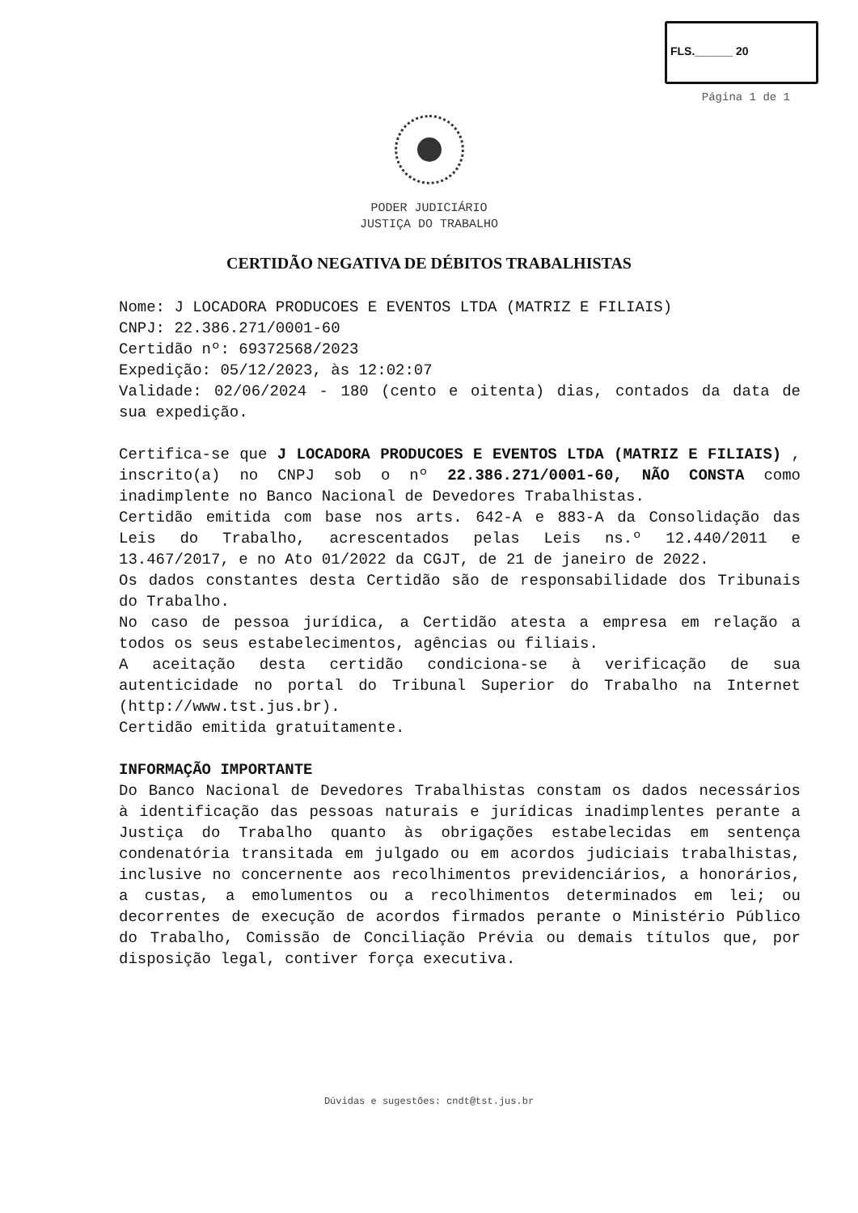FLS.______ 20
Página 1 de 1
PODER JUDICIÁRIO
JUSTIÇA DO TRABALHO
CERTIDÃO NEGATIVA DE DÉBITOS TRABALHISTAS
Nome: J LOCADORA PRODUCOES E EVENTOS LTDA (MATRIZ E FILIAIS)
CNPJ: 22.386.271/0001-60
Certidão nº: 69372568/2023
Expedição: 05/12/2023, às 12:02:07
Validade: 02/06/2024 - 180 (cento e oitenta) dias, contados da data de sua expedição.
Certifica-se que J LOCADORA PRODUCOES E EVENTOS LTDA (MATRIZ E FILIAIS) , inscrito(a) no CNPJ sob o nº 22.386.271/0001-60, NÃO CONSTA como inadimplente no Banco Nacional de Devedores Trabalhistas.
Certidão emitida com base nos arts. 642-A e 883-A da Consolidação das Leis do Trabalho, acrescentados pelas Leis ns.º 12.440/2011 e 13.467/2017, e no Ato 01/2022 da CGJT, de 21 de janeiro de 2022.
Os dados constantes desta Certidão são de responsabilidade dos Tribunais do Trabalho.
No caso de pessoa jurídica, a Certidão atesta a empresa em relação a todos os seus estabelecimentos, agências ou filiais.
A aceitação desta certidão condiciona-se à verificação de sua autenticidade no portal do Tribunal Superior do Trabalho na Internet (http://www.tst.jus.br).
Certidão emitida gratuitamente.
INFORMAÇÃO IMPORTANTE
Do Banco Nacional de Devedores Trabalhistas constam os dados necessários à identificação das pessoas naturais e jurídicas inadimplentes perante a Justiça do Trabalho quanto às obrigações estabelecidas em sentença condenatória transitada em julgado ou em acordos judiciais trabalhistas, inclusive no concernente aos recolhimentos previdenciários, a honorários, a custas, a emolumentos ou a recolhimentos determinados em lei; ou decorrentes de execução de acordos firmados perante o Ministério Público do Trabalho, Comissão de Conciliação Prévia ou demais títulos que, por disposição legal, contiver força executiva.
Dúvidas e sugestões: cndt@tst.jus.br